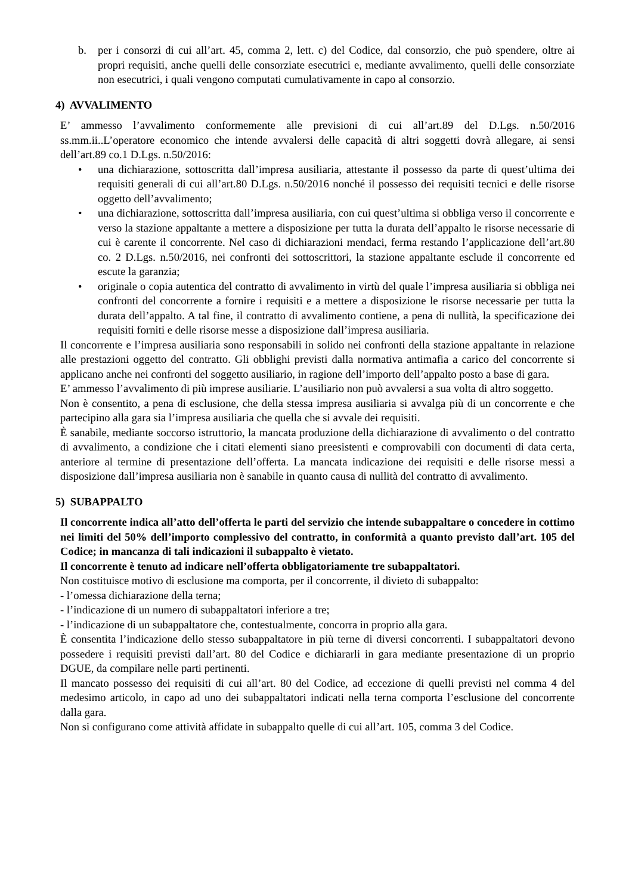b. per i consorzi di cui all’art. 45, comma 2, lett. c) del Codice, dal consorzio, che può spendere, oltre ai propri requisiti, anche quelli delle consorziate esecutrici e, mediante avvalimento, quelli delle consorziate non esecutrici, i quali vengono computati cumulativamente in capo al consorzio.
4) AVVALIMENTO
E’ ammesso l’avvalimento conformemente alle previsioni di cui all’art.89 del D.Lgs. n.50/2016 ss.mm.ii..L’operatore economico che intende avvalersi delle capacità di altri soggetti dovrà allegare, ai sensi dell’art.89 co.1 D.Lgs. n.50/2016:
• una dichiarazione, sottoscritta dall’impresa ausiliaria, attestante il possesso da parte di quest’ultima dei requisiti generali di cui all’art.80 D.Lgs. n.50/2016 nonché il possesso dei requisiti tecnici e delle risorse oggetto dell’avvalimento;
• una dichiarazione, sottoscritta dall’impresa ausiliaria, con cui quest’ultima si obbliga verso il concorrente e verso la stazione appaltante a mettere a disposizione per tutta la durata dell’appalto le risorse necessarie di cui è carente il concorrente. Nel caso di dichiarazioni mendaci, ferma restando l’applicazione dell’art.80 co. 2 D.Lgs. n.50/2016, nei confronti dei sottoscrittori, la stazione appaltante esclude il concorrente ed escute la garanzia;
• originale o copia autentica del contratto di avvalimento in virtù del quale l’impresa ausiliaria si obbliga nei confronti del concorrente a fornire i requisiti e a mettere a disposizione le risorse necessarie per tutta la durata dell’appalto. A tal fine, il contratto di avvalimento contiene, a pena di nullità, la specificazione dei requisiti forniti e delle risorse messe a disposizione dall’impresa ausiliaria.
Il concorrente e l’impresa ausiliaria sono responsabili in solido nei confronti della stazione appaltante in relazione alle prestazioni oggetto del contratto. Gli obblighi previsti dalla normativa antimafia a carico del concorrente si applicano anche nei confronti del soggetto ausiliario, in ragione dell’importo dell’appalto posto a base di gara.
E’ ammesso l’avvalimento di più imprese ausiliarie. L’ausiliario non può avvalersi a sua volta di altro soggetto.
Non è consentito, a pena di esclusione, che della stessa impresa ausiliaria si avvalga più di un concorrente e che partecipino alla gara sia l’impresa ausiliaria che quella che si avvale dei requisiti.
È sanabile, mediante soccorso istruttorio, la mancata produzione della dichiarazione di avvalimento o del contratto di avvalimento, a condizione che i citati elementi siano preesistenti e comprovabili con documenti di data certa, anteriore al termine di presentazione dell’offerta. La mancata indicazione dei requisiti e delle risorse messi a disposizione dall’impresa ausiliaria non è sanabile in quanto causa di nullità del contratto di avvalimento.
5) SUBAPPALTO
Il concorrente indica all’atto dell’offerta le parti del servizio che intende subappaltare o concedere in cottimo nei limiti del 50% dell’importo complessivo del contratto, in conformità a quanto previsto dall’art. 105 del Codice; in mancanza di tali indicazioni il subappalto è vietato.
Il concorrente è tenuto ad indicare nell’offerta obbligatoriamente tre subappaltatori.
Non costituisce motivo di esclusione ma comporta, per il concorrente, il divieto di subappalto:
- l’omessa dichiarazione della terna;
- l’indicazione di un numero di subappaltatori inferiore a tre;
- l’indicazione di un subappaltatore che, contestualmente, concorra in proprio alla gara.
È consentita l’indicazione dello stesso subappaltatore in più terne di diversi concorrenti. I subappaltatori devono possedere i requisiti previsti dall’art. 80 del Codice e dichiararli in gara mediante presentazione di un proprio DGUE, da compilare nelle parti pertinenti.
Il mancato possesso dei requisiti di cui all’art. 80 del Codice, ad eccezione di quelli previsti nel comma 4 del medesimo articolo, in capo ad uno dei subappaltatori indicati nella terna comporta l’esclusione del concorrente dalla gara.
Non si configurano come attività affidate in subappalto quelle di cui all’art. 105, comma 3 del Codice.